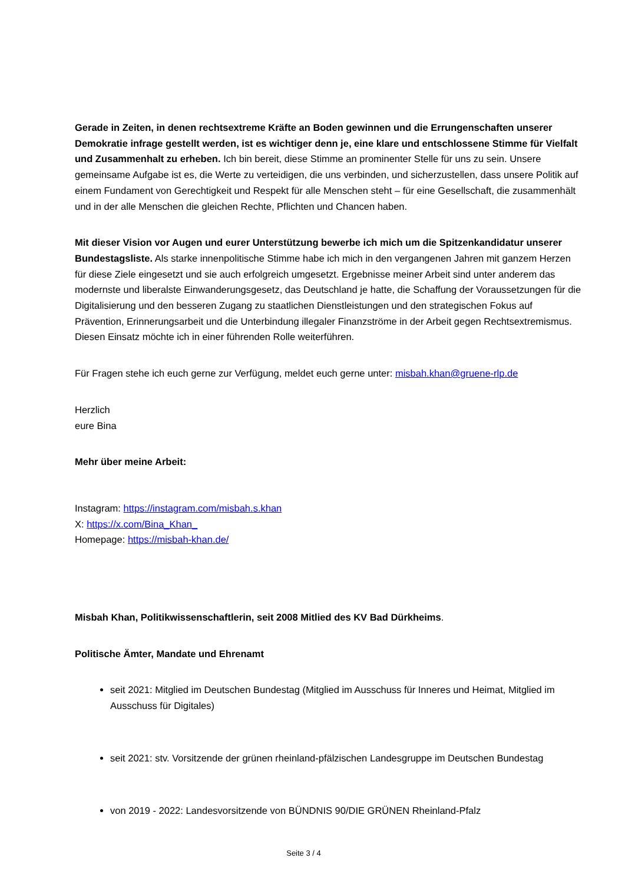Gerade in Zeiten, in denen rechtsextreme Kräfte an Boden gewinnen und die Errungenschaften unserer Demokratie infrage gestellt werden, ist es wichtiger denn je, eine klare und entschlossene Stimme für Vielfalt und Zusammenhalt zu erheben. Ich bin bereit, diese Stimme an prominenter Stelle für uns zu sein. Unsere gemeinsame Aufgabe ist es, die Werte zu verteidigen, die uns verbinden, und sicherzustellen, dass unsere Politik auf einem Fundament von Gerechtigkeit und Respekt für alle Menschen steht – für eine Gesellschaft, die zusammenhält und in der alle Menschen die gleichen Rechte, Pflichten und Chancen haben.
Mit dieser Vision vor Augen und eurer Unterstützung bewerbe ich mich um die Spitzenkandidatur unserer Bundestagsliste. Als starke innenpolitische Stimme habe ich mich in den vergangenen Jahren mit ganzem Herzen für diese Ziele eingesetzt und sie auch erfolgreich umgesetzt. Ergebnisse meiner Arbeit sind unter anderem das modernste und liberalste Einwanderungsgesetz, das Deutschland je hatte, die Schaffung der Voraussetzungen für die Digitalisierung und den besseren Zugang zu staatlichen Dienstleistungen und den strategischen Fokus auf Prävention, Erinnerungsarbeit und die Unterbindung illegaler Finanzströme in der Arbeit gegen Rechtsextremismus. Diesen Einsatz möchte ich in einer führenden Rolle weiterführen.
Für Fragen stehe ich euch gerne zur Verfügung, meldet euch gerne unter: misbah.khan@gruene-rlp.de
Herzlich
eure Bina
Mehr über meine Arbeit:
Instagram: https://instagram.com/misbah.s.khan
X: https://x.com/Bina_Khan_
Homepage: https://misbah-khan.de/
Misbah Khan, Politikwissenschaftlerin, seit 2008 Mitlied des KV Bad Dürkheims.
Politische Ämter, Mandate und Ehrenamt
seit 2021: Mitglied im Deutschen Bundestag (Mitglied im Ausschuss für Inneres und Heimat, Mitglied im Ausschuss für Digitales)
seit 2021: stv. Vorsitzende der grünen rheinland-pfälzischen Landesgruppe im Deutschen Bundestag
von 2019 - 2022: Landesvorsitzende von BÜNDNIS 90/DIE GRÜNEN Rheinland-Pfalz
Seite 3 / 4